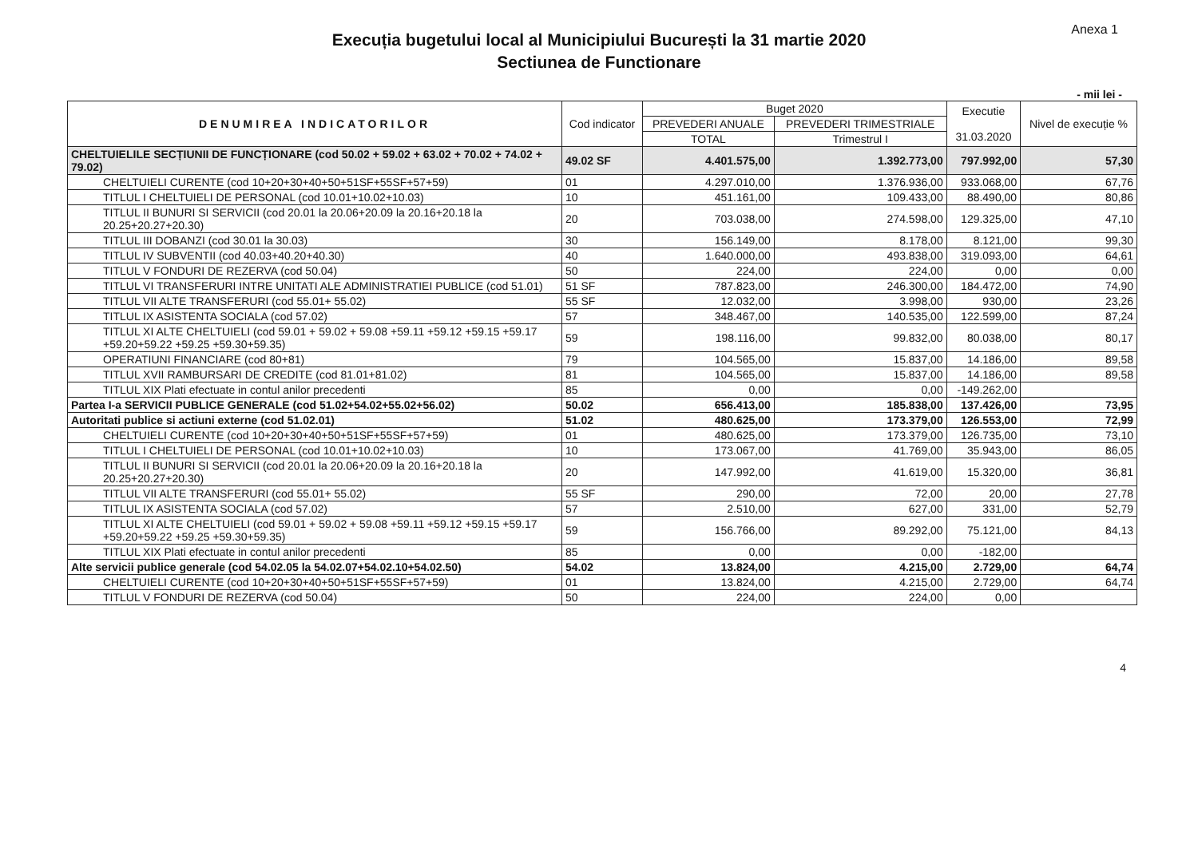Anexa 1
Execuția bugetului local al Municipiului București la 31 martie 2020
Sectiunea de Functionare
- mii lei -
| DENUMIREA INDICATORILOR | Cod indicator | Buget 2020 | | Executie 31.03.2020 | Nivel de execuție % |
| --- | --- | --- | --- | --- | --- |
| | | PREVEDERI ANUALE | PREVEDERI TRIMESTRIALE | | |
| | | TOTAL | Trimestrul I | | |
| CHELTUIELILE SECȚIUNII DE FUNCȚIONARE (cod 50.02 + 59.02 + 63.02 + 70.02 + 74.02 + 79.02) | 49.02 SF | 4.401.575,00 | 1.392.773,00 | 797.992,00 | 57,30 |
| CHELTUIELI CURENTE (cod 10+20+30+40+50+51SF+55SF+57+59) | 01 | 4.297.010,00 | 1.376.936,00 | 933.068,00 | 67,76 |
| TITLUL I CHELTUIELI DE PERSONAL (cod 10.01+10.02+10.03) | 10 | 451.161,00 | 109.433,00 | 88.490,00 | 80,86 |
| TITLUL II BUNURI SI SERVICII (cod 20.01 la 20.06+20.09 la 20.16+20.18 la 20.25+20.27+20.30) | 20 | 703.038,00 | 274.598,00 | 129.325,00 | 47,10 |
| TITLUL III DOBANZI (cod 30.01 la 30.03) | 30 | 156.149,00 | 8.178,00 | 8.121,00 | 99,30 |
| TITLUL IV SUBVENTII (cod 40.03+40.20+40.30) | 40 | 1.640.000,00 | 493.838,00 | 319.093,00 | 64,61 |
| TITLUL V FONDURI DE REZERVA (cod 50.04) | 50 | 224,00 | 224,00 | 0,00 | 0,00 |
| TITLUL VI TRANSFERURI INTRE UNITATI ALE ADMINISTRATIEI PUBLICE (cod 51.01) | 51 SF | 787.823,00 | 246.300,00 | 184.472,00 | 74,90 |
| TITLUL VII ALTE TRANSFERURI (cod 55.01+ 55.02) | 55 SF | 12.032,00 | 3.998,00 | 930,00 | 23,26 |
| TITLUL IX ASISTENTA SOCIALA (cod 57.02) | 57 | 348.467,00 | 140.535,00 | 122.599,00 | 87,24 |
| TITLUL XI ALTE CHELTUIELI (cod 59.01 + 59.02 + 59.08 +59.11 +59.12 +59.15 +59.17 +59.20+59.22 +59.25 +59.30+59.35) | 59 | 198.116,00 | 99.832,00 | 80.038,00 | 80,17 |
| OPERATIUNI FINANCIARE (cod 80+81) | 79 | 104.565,00 | 15.837,00 | 14.186,00 | 89,58 |
| TITLUL XVII RAMBURSARI DE CREDITE (cod 81.01+81.02) | 81 | 104.565,00 | 15.837,00 | 14.186,00 | 89,58 |
| TITLUL XIX Plati efectuate in contul anilor precedenti | 85 | 0,00 | 0,00 | -149.262,00 | |
| Partea I-a SERVICII PUBLICE GENERALE (cod 51.02+54.02+55.02+56.02) | 50.02 | 656.413,00 | 185.838,00 | 137.426,00 | 73,95 |
| Autoritati publice si actiuni externe (cod 51.02.01) | 51.02 | 480.625,00 | 173.379,00 | 126.553,00 | 72,99 |
| CHELTUIELI CURENTE (cod 10+20+30+40+50+51SF+55SF+57+59) | 01 | 480.625,00 | 173.379,00 | 126.735,00 | 73,10 |
| TITLUL I CHELTUIELI DE PERSONAL (cod 10.01+10.02+10.03) | 10 | 173.067,00 | 41.769,00 | 35.943,00 | 86,05 |
| TITLUL II BUNURI SI SERVICII (cod 20.01 la 20.06+20.09 la 20.16+20.18 la 20.25+20.27+20.30) | 20 | 147.992,00 | 41.619,00 | 15.320,00 | 36,81 |
| TITLUL VII ALTE TRANSFERURI (cod 55.01+ 55.02) | 55 SF | 290,00 | 72,00 | 20,00 | 27,78 |
| TITLUL IX ASISTENTA SOCIALA (cod 57.02) | 57 | 2.510,00 | 627,00 | 331,00 | 52,79 |
| TITLUL XI ALTE CHELTUIELI (cod 59.01 + 59.02 + 59.08 +59.11 +59.12 +59.15 +59.17 +59.20+59.22 +59.25 +59.30+59.35) | 59 | 156.766,00 | 89.292,00 | 75.121,00 | 84,13 |
| TITLUL XIX Plati efectuate in contul anilor precedenti | 85 | 0,00 | 0,00 | -182,00 | |
| Alte servicii publice generale (cod 54.02.05 la 54.02.07+54.02.10+54.02.50) | 54.02 | 13.824,00 | 4.215,00 | 2.729,00 | 64,74 |
| CHELTUIELI CURENTE (cod 10+20+30+40+50+51SF+55SF+57+59) | 01 | 13.824,00 | 4.215,00 | 2.729,00 | 64,74 |
| TITLUL V FONDURI DE REZERVA (cod 50.04) | 50 | 224,00 | 224,00 | 0,00 | |
4